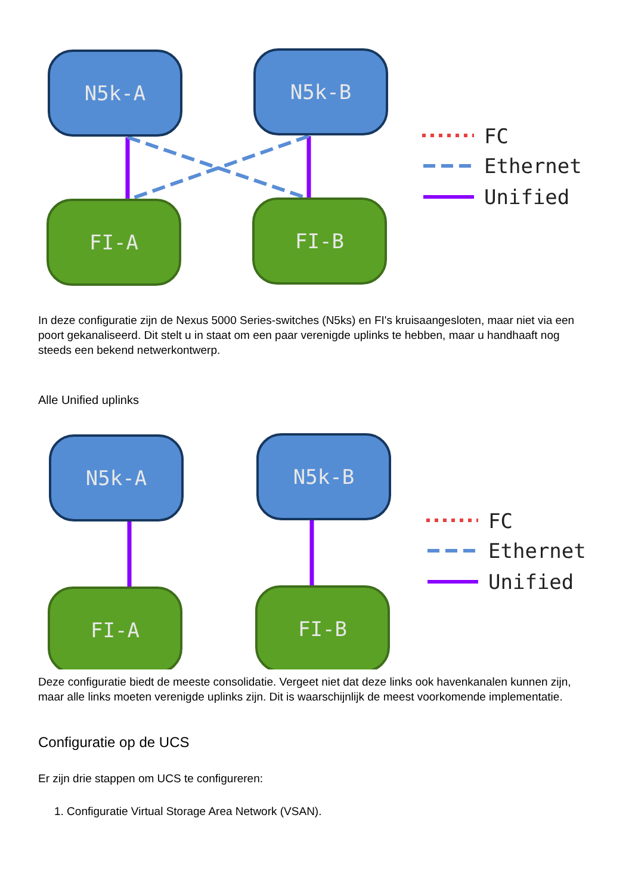N5k-A
N5k-B
FI-A
FI-B
FC
Ethernet
Unified
In deze configuratie zijn de Nexus 5000 Series-switches (N5ks) en FI's kruisaangesloten, maar niet via een poort gekanaliseerd. Dit stelt u in staat om een paar verenigde uplinks te hebben, maar u handhaaft nog steeds een bekend netwerkontwerp.
Alle Unified uplinks
N5k-A
N5k-B
FI-A
FI-B
FC
Ethernet
Unified
Deze configuratie biedt de meeste consolidatie. Vergeet niet dat deze links ook havenkanalen kunnen zijn, maar alle links moeten verenigde uplinks zijn. Dit is waarschijnlijk de meest voorkomende implementatie.
Configuratie op de UCS
Er zijn drie stappen om UCS te configureren:
1. Configuratie Virtual Storage Area Network (VSAN).